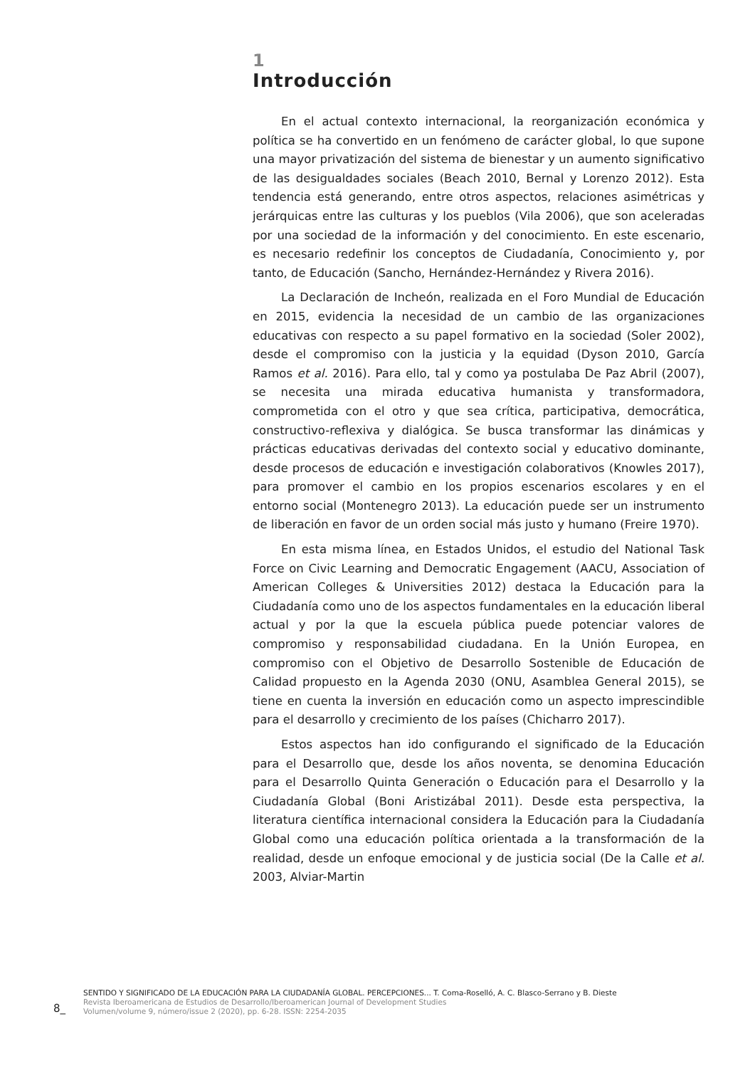1
Introducción
En el actual contexto internacional, la reorganización económica y política se ha convertido en un fenómeno de carácter global, lo que supone una mayor privatización del sistema de bienestar y un aumento significativo de las desigualdades sociales (Beach 2010, Bernal y Lorenzo 2012). Esta tendencia está generando, entre otros aspectos, relaciones asimétricas y jerárquicas entre las culturas y los pueblos (Vila 2006), que son aceleradas por una sociedad de la información y del conocimiento. En este escenario, es necesario redefinir los conceptos de Ciudadanía, Conocimiento y, por tanto, de Educación (Sancho, Hernández-Hernández y Rivera 2016).
La Declaración de Incheón, realizada en el Foro Mundial de Educación en 2015, evidencia la necesidad de un cambio de las organizaciones educativas con respecto a su papel formativo en la sociedad (Soler 2002), desde el compromiso con la justicia y la equidad (Dyson 2010, García Ramos et al. 2016). Para ello, tal y como ya postulaba De Paz Abril (2007), se necesita una mirada educativa humanista y transformadora, comprometida con el otro y que sea crítica, participativa, democrática, constructivo-reflexiva y dialógica. Se busca transformar las dinámicas y prácticas educativas derivadas del contexto social y educativo dominante, desde procesos de educación e investigación colaborativos (Knowles 2017), para promover el cambio en los propios escenarios escolares y en el entorno social (Montenegro 2013). La educación puede ser un instrumento de liberación en favor de un orden social más justo y humano (Freire 1970).
En esta misma línea, en Estados Unidos, el estudio del National Task Force on Civic Learning and Democratic Engagement (AACU, Association of American Colleges & Universities 2012) destaca la Educación para la Ciudadanía como uno de los aspectos fundamentales en la educación liberal actual y por la que la escuela pública puede potenciar valores de compromiso y responsabilidad ciudadana. En la Unión Europea, en compromiso con el Objetivo de Desarrollo Sostenible de Educación de Calidad propuesto en la Agenda 2030 (ONU, Asamblea General 2015), se tiene en cuenta la inversión en educación como un aspecto imprescindible para el desarrollo y crecimiento de los países (Chicharro 2017).
Estos aspectos han ido configurando el significado de la Educación para el Desarrollo que, desde los años noventa, se denomina Educación para el Desarrollo Quinta Generación o Educación para el Desarrollo y la Ciudadanía Global (Boni Aristizábal 2011). Desde esta perspectiva, la literatura científica internacional considera la Educación para la Ciudadanía Global como una educación política orientada a la transformación de la realidad, desde un enfoque emocional y de justicia social (De la Calle et al. 2003, Alviar-Martin
8_
SENTIDO Y SIGNIFICADO DE LA EDUCACIÓN PARA LA CIUDADANÍA GLOBAL. PERCEPCIONES... T. Coma-Roselló, A. C. Blasco-Serrano y B. Dieste
Revista Iberoamericana de Estudios de Desarrollo/Iberoamerican Journal of Development Studies
Volumen/volume 9, número/issue 2 (2020), pp. 6-28. ISSN: 2254-2035